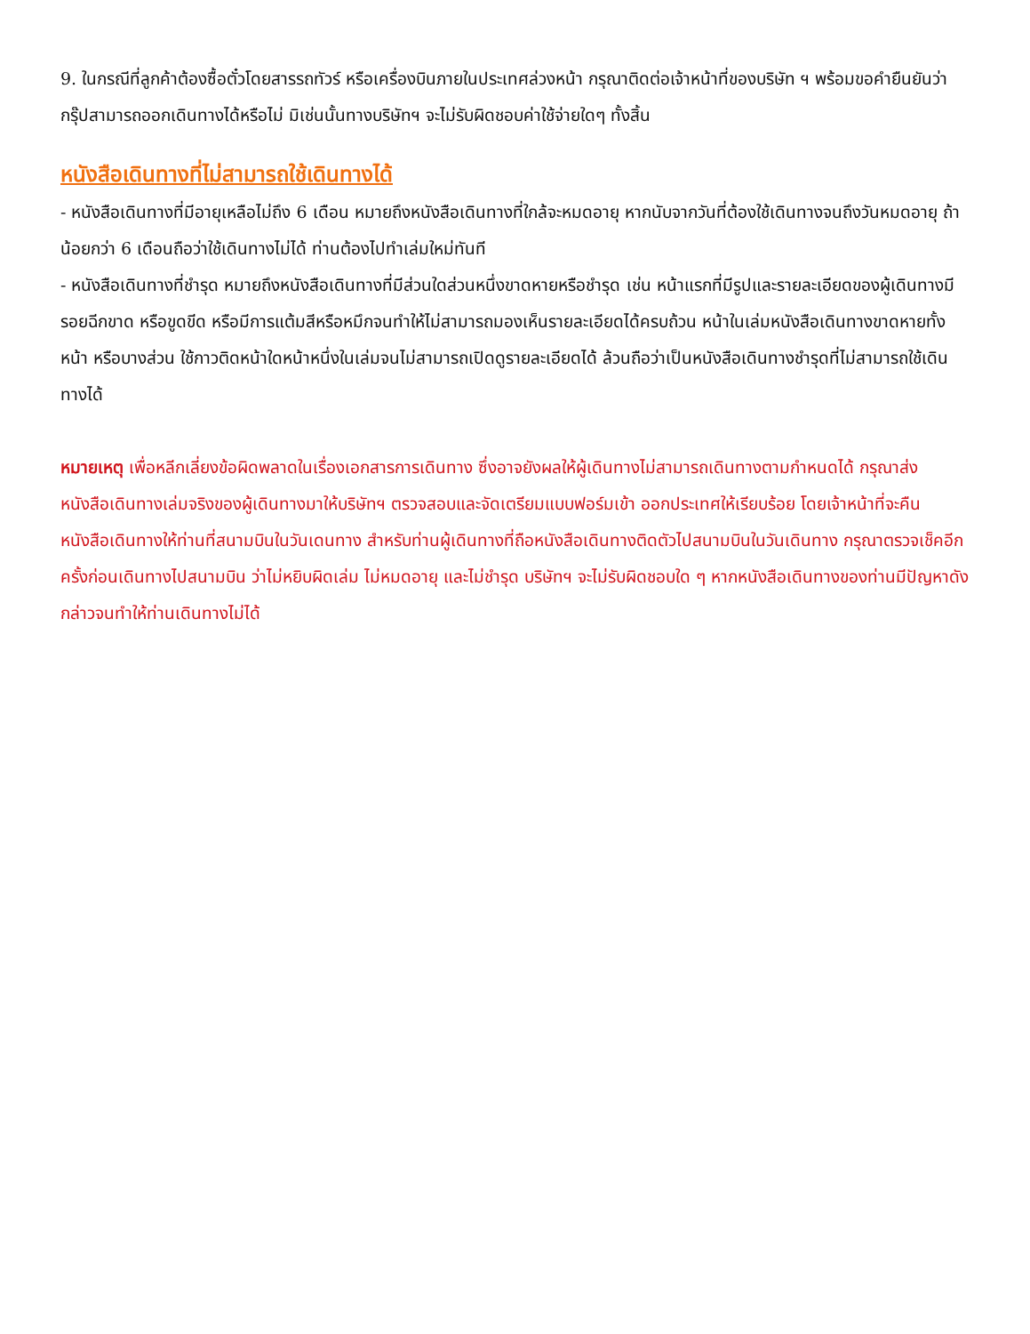9. ในกรณีที่ลูกค้าต้องซื้อตั๋วโดยสารรถทัวร์ หรือเครื่องบินภายในประเทศล่วงหน้า กรุณาติดต่อเจ้าหน้าที่ของบริษัท ฯ พร้อมขอคำยืนยันว่ากรุ๊ปสามารถออกเดินทางได้หรือไม่ มิเช่นนั้นทางบริษัทฯ จะไม่รับผิดชอบค่าใช้จ่ายใดๆ ทั้งสิ้น
หนังสือเดินทางที่ไม่สามารถใช้เดินทางได้
- หนังสือเดินทางที่มีอายุเหลือไม่ถึง 6 เดือน หมายถึงหนังสือเดินทางที่ใกล้จะหมดอายุ หากนับจากวันที่ต้องใช้เดินทางจนถึงวันหมดอายุ ถ้าน้อยกว่า 6 เดือนถือว่าใช้เดินทางไม่ได้ ท่านต้องไปทำเล่มใหม่ทันที
- หนังสือเดินทางที่ชำรุด หมายถึงหนังสือเดินทางที่มีส่วนใดส่วนหนึ่งขาดหายหรือชำรุด เช่น หน้าแรกที่มีรูปและรายละเอียดของผู้เดินทางมีรอยฉีกขาด หรือขูดขีด หรือมีการแต้มสีหรือหมึกจนทำให้ไม่สามารถมองเห็นรายละเอียดได้ครบถ้วน หน้าในเล่มหนังสือเดินทางขาดหายทั้งหน้า หรือบางส่วน ใช้กาวติดหน้าใดหน้าหนึ่งในเล่มจนไม่สามารถเปิดดูรายละเอียดได้ ล้วนถือว่าเป็นหนังสือเดินทางชำรุดที่ไม่สามารถใช้เดินทางได้
หมายเหตุ เพื่อหลีกเลี่ยงข้อผิดพลาดในเรื่องเอกสารการเดินทาง ซึ่งอาจยังผลให้ผู้เดินทางไม่สามารถเดินทางตามกำหนดได้ กรุณาส่งหนังสือเดินทางเล่มจริงของผู้เดินทางมาให้บริษัทฯ ตรวจสอบและจัดเตรียมแบบฟอร์มเข้า ออกประเทศให้เรียบร้อย โดยเจ้าหน้าที่จะคืนหนังสือเดินทางให้ท่านที่สนามบินในวันเดนทาง สำหรับท่านผู้เดินทางที่ถือหนังสือเดินทางติดตัวไปสนามบินในวันเดินทาง กรุณาตรวจเช็คอีกครั้งก่อนเดินทางไปสนามบิน ว่าไม่หยิบผิดเล่ม ไม่หมดอายุ และไม่ชำรุด บริษัทฯ จะไม่รับผิดชอบใด ๆ หากหนังสือเดินทางของท่านมีปัญหาดังกล่าวจนทำให้ท่านเดินทางไม่ได้